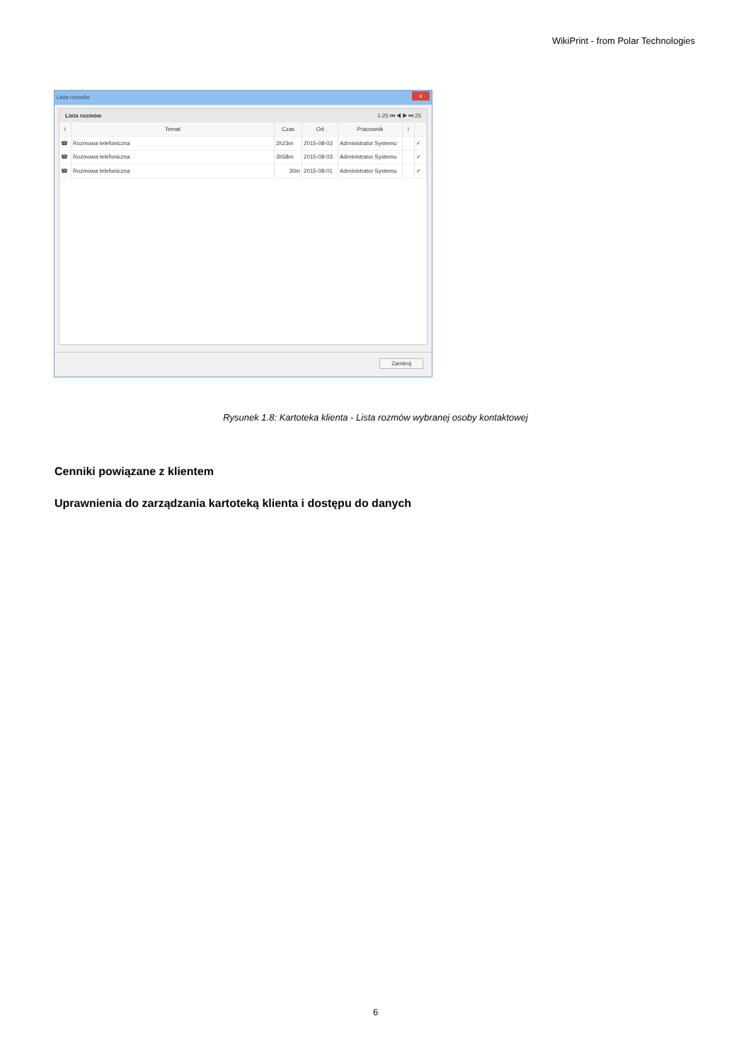WikiPrint - from Polar Technologies
Lista rozmów
x
Lista rozmów 1-25 ⏮ ◀ ▶ ⏭ 25
| i | Temat | Czas | Od | Pracownik | i | |
| --- | --- | --- | --- | --- | --- | --- |
| ☎ | Rozmowa telefoniczna | 2h23m | 2015-08-03 | Administrator Systemu | | ✔ |
| ☎ | Rozmowa telefoniczna | 3h58m | 2015-08-03 | Administrator Systemu | | ✔ |
| ☎ | Rozmowa telefoniczna | 30m | 2015-08-01 | Administrator Systemu | | ✔ |
Zamknij
Rysunek 1.8: Kartoteka klienta - Lista rozmów wybranej osoby kontaktowej
Cenniki powiązane z klientem
Uprawnienia do zarządzania kartoteką klienta i dostępu do danych
6